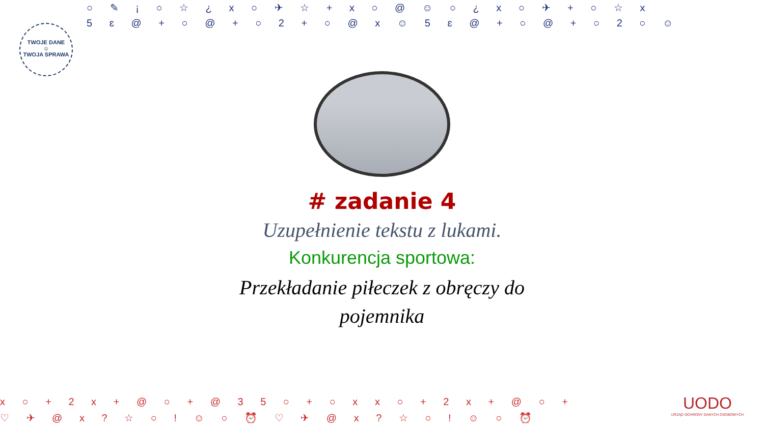○ ✎ ¡ ○ ☆ ¿ x ○ ✈ ☆ + x ○ @ ☺ ○ ¿ x ○ ✈ + ○ ☆ x
5 ɛ @ + ○ @ + ○ 2 + ○ @ x ☺ 5 ɛ @ + ○ @ + ○ 2 ○ ☺
TWOJE DANE
☺
TWOJA SPRAWA
# zadanie 4
Uzupełnienie tekstu z lukami.
Konkurencja sportowa:
Przekładanie piłeczek z obręczy do pojemnika
x ○ + 2 x + @ ○ + @ 3 5 ○ + ○ x x ○ + 2 x + @ ○ +
♡ ✈ @ x ? ☆ ○ ! ☺ ○ ⏰ ♡ ✈ @ x ? ☆ ○ ! ☺ ○ ⏰
UODO
URZĄD OCHRONY DANYCH OSOBOWYCH